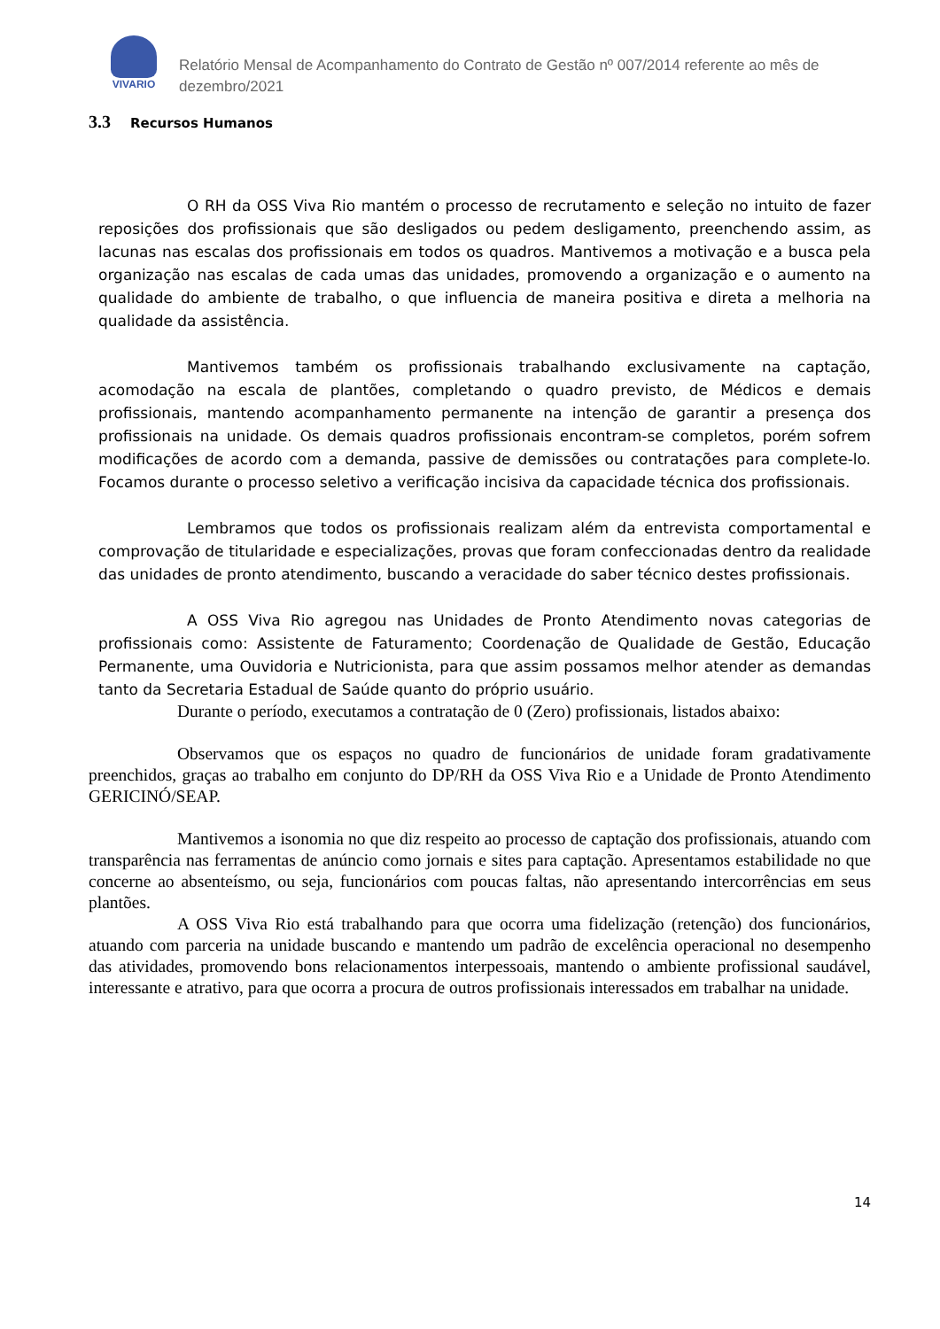VIVARIO
Relatório Mensal de Acompanhamento do Contrato de Gestão nº 007/2014 referente ao mês de dezembro/2021
3.3 Recursos Humanos
O RH da OSS Viva Rio mantém o processo de recrutamento e seleção no intuito de fazer reposições dos profissionais que são desligados ou pedem desligamento, preenchendo assim, as lacunas nas escalas dos profissionais em todos os quadros. Mantivemos a motivação e a busca pela organização nas escalas de cada umas das unidades, promovendo a organização e o aumento na qualidade do ambiente de trabalho, o que influencia de maneira positiva e direta a melhoria na qualidade da assistência.
Mantivemos também os profissionais trabalhando exclusivamente na captação, acomodação na escala de plantões, completando o quadro previsto, de Médicos e demais profissionais, mantendo acompanhamento permanente na intenção de garantir a presença dos profissionais na unidade. Os demais quadros profissionais encontram-se completos, porém sofrem modificações de acordo com a demanda, passive de demissões ou contratações para complete-lo. Focamos durante o processo seletivo a verificação incisiva da capacidade técnica dos profissionais.
Lembramos que todos os profissionais realizam além da entrevista comportamental e comprovação de titularidade e especializações, provas que foram confeccionadas dentro da realidade das unidades de pronto atendimento, buscando a veracidade do saber técnico destes profissionais.
A OSS Viva Rio agregou nas Unidades de Pronto Atendimento novas categorias de profissionais como: Assistente de Faturamento; Coordenação de Qualidade de Gestão, Educação Permanente, uma Ouvidoria e Nutricionista, para que assim possamos melhor atender as demandas tanto da Secretaria Estadual de Saúde quanto do próprio usuário.
Durante o período, executamos a contratação de 0 (Zero) profissionais, listados abaixo:
Observamos que os espaços no quadro de funcionários de unidade foram gradativamente preenchidos, graças ao trabalho em conjunto do DP/RH da OSS Viva Rio e a Unidade de Pronto Atendimento GERICINÓ/SEAP.
Mantivemos a isonomia no que diz respeito ao processo de captação dos profissionais, atuando com transparência nas ferramentas de anúncio como jornais e sites para captação. Apresentamos estabilidade no que concerne ao absenteísmo, ou seja, funcionários com poucas faltas, não apresentando intercorrências em seus plantões.
A OSS Viva Rio está trabalhando para que ocorra uma fidelização (retenção) dos funcionários, atuando com parceria na unidade buscando e mantendo um padrão de excelência operacional no desempenho das atividades, promovendo bons relacionamentos interpessoais, mantendo o ambiente profissional saudável, interessante e atrativo, para que ocorra a procura de outros profissionais interessados em trabalhar na unidade.
14